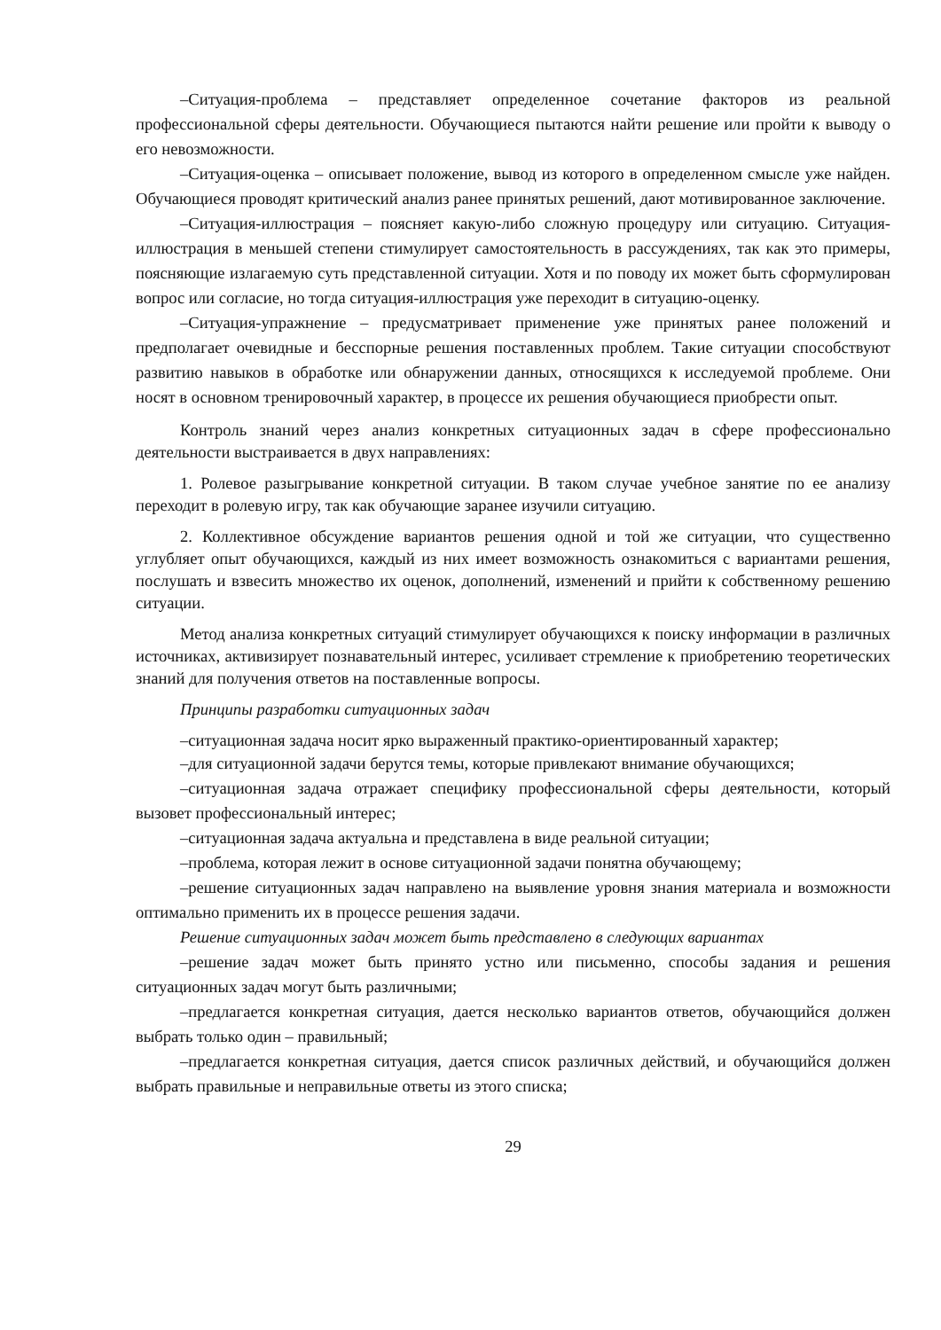–Ситуация-проблема – представляет определенное сочетание факторов из реальной профессиональной сферы деятельности. Обучающиеся пытаются найти решение или пройти к выводу о его невозможности.
–Ситуация-оценка – описывает положение, вывод из которого в определенном смысле уже найден. Обучающиеся проводят критический анализ ранее принятых решений, дают мотивированное заключение.
–Ситуация-иллюстрация – поясняет какую-либо сложную процедуру или ситуацию. Ситуация-иллюстрация в меньшей степени стимулирует самостоятельность в рассуждениях, так как это примеры, поясняющие излагаемую суть представленной ситуации. Хотя и по поводу их может быть сформулирован вопрос или согласие, но тогда ситуация-иллюстрация уже переходит в ситуацию-оценку.
–Ситуация-упражнение – предусматривает применение уже принятых ранее положений и предполагает очевидные и бесспорные решения поставленных проблем. Такие ситуации способствуют развитию навыков в обработке или обнаружении данных, относящихся к исследуемой проблеме. Они носят в основном тренировочный характер, в процессе их решения обучающиеся приобрести опыт.
Контроль знаний через анализ конкретных ситуационных задач в сфере профессионально деятельности выстраивается в двух направлениях:
1. Ролевое разыгрывание конкретной ситуации. В таком случае учебное занятие по ее анализу переходит в ролевую игру, так как обучающие заранее изучили ситуацию.
2. Коллективное обсуждение вариантов решения одной и той же ситуации, что существенно углубляет опыт обучающихся, каждый из них имеет возможность ознакомиться с вариантами решения, послушать и взвесить множество их оценок, дополнений, изменений и прийти к собственному решению ситуации.
Метод анализа конкретных ситуаций стимулирует обучающихся к поиску информации в различных источниках, активизирует познавательный интерес, усиливает стремление к приобретению теоретических знаний для получения ответов на поставленные вопросы.
Принципы разработки ситуационных задач
–ситуационная задача носит ярко выраженный практико-ориентированный характер;
–для ситуационной задачи берутся темы, которые привлекают внимание обучающихся;
–ситуационная задача отражает специфику профессиональной сферы деятельности, который вызовет профессиональный интерес;
–ситуационная задача актуальна и представлена в виде реальной ситуации;
–проблема, которая лежит в основе ситуационной задачи понятна обучающему;
–решение ситуационных задач направлено на выявление уровня знания материала и возможности оптимально применить их в процессе решения задачи.
Решение ситуационных задач может быть представлено в следующих вариантах
–решение задач может быть принято устно или письменно, способы задания и решения ситуационных задач могут быть различными;
–предлагается конкретная ситуация, дается несколько вариантов ответов, обучающийся должен выбрать только один – правильный;
–предлагается конкретная ситуация, дается список различных действий, и обучающийся должен выбрать правильные и неправильные ответы из этого списка;
29